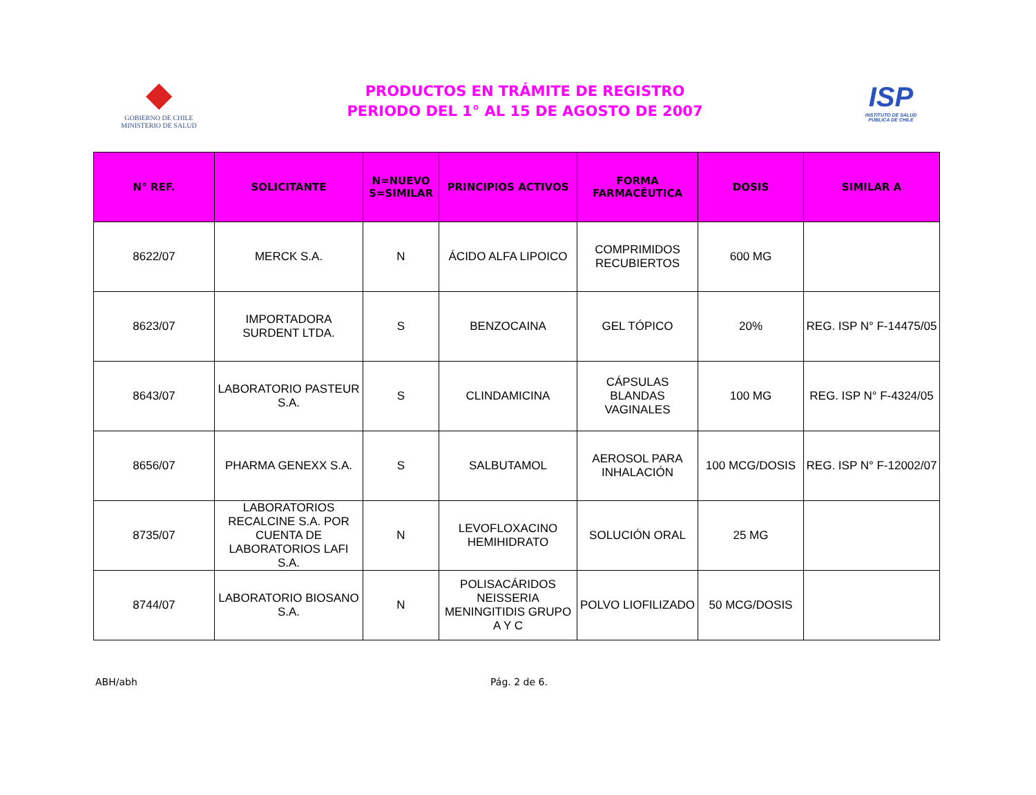◆
GOBIERNO DE CHILE
MINISTERIO DE SALUD
PRODUCTOS EN TRÁMITE DE REGISTRO
PERIODO DEL 1° AL 15 DE AGOSTO DE 2007
ISP
INSTITUTO DE SALUD
PÚBLICA DE CHILE
| N° REF. | SOLICITANTE | N=NUEVO S=SIMILAR | PRINCIPIOS ACTIVOS | FORMA FARMACÉUTICA | DOSIS | SIMILAR A |
| --- | --- | --- | --- | --- | --- | --- |
| 8622/07 | MERCK S.A. | N | ÁCIDO ALFA LIPOICO | COMPRIMIDOS RECUBIERTOS | 600 MG | |
| 8623/07 | IMPORTADORA SURDENT LTDA. | S | BENZOCAINA | GEL TÓPICO | 20% | REG. ISP N° F-14475/05 |
| 8643/07 | LABORATORIO PASTEUR S.A. | S | CLINDAMICINA | CÁPSULAS BLANDAS VAGINALES | 100 MG | REG. ISP N° F-4324/05 |
| 8656/07 | PHARMA GENEXX S.A. | S | SALBUTAMOL | AEROSOL PARA INHALACIÓN | 100 MCG/DOSIS | REG. ISP N° F-12002/07 |
| 8735/07 | LABORATORIOS RECALCINE S.A. POR CUENTA DE LABORATORIOS LAFI S.A. | N | LEVOFLOXACINO HEMIHIDRATO | SOLUCIÓN ORAL | 25 MG | |
| 8744/07 | LABORATORIO BIOSANO S.A. | N | POLISACÁRIDOS NEISSERIA MENINGITIDIS GRUPO A Y C | POLVO LIOFILIZADO | 50 MCG/DOSIS | |
ABH/abh Pág. 2 de 6.